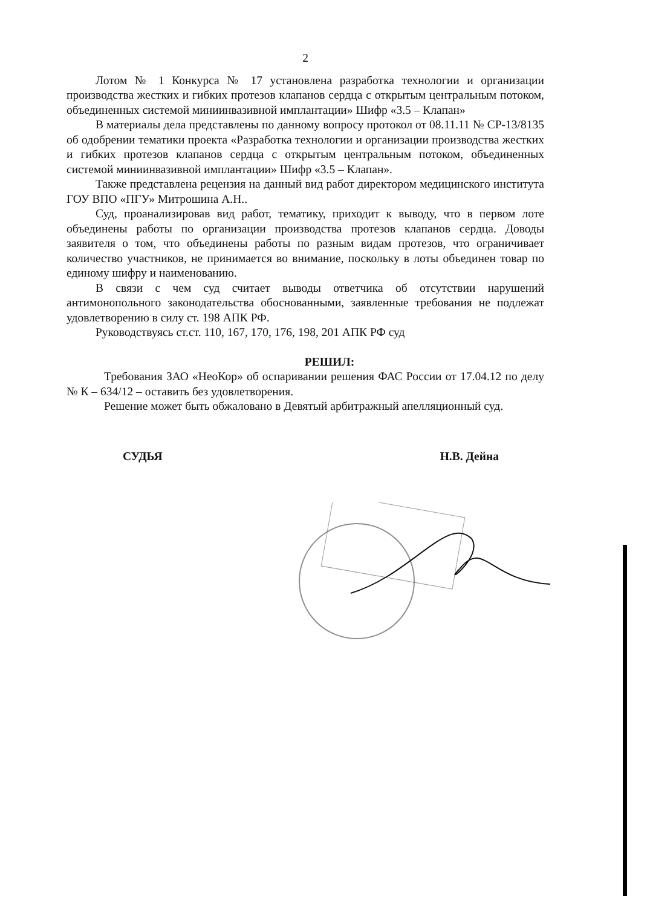2
Лотом № 1 Конкурса № 17 установлена разработка технологии и организации производства жестких и гибких протезов клапанов сердца с открытым центральным потоком, объединенных системой миниинвазивной имплантации» Шифр «3.5 – Клапан»
В материалы дела представлены по данному вопросу протокол от 08.11.11 № СР-13/8135 об одобрении тематики проекта «Разработка технологии и организации производства жестких и гибких протезов клапанов сердца с открытым центральным потоком, объединенных системой миниинвазивной имплантации» Шифр «3.5 – Клапан».
Также представлена рецензия на данный вид работ директором медицинского института ГОУ ВПО «ПГУ» Митрошина А.Н..
Суд, проанализировав вид работ, тематику, приходит к выводу, что в первом лоте объединены работы по организации производства протезов клапанов сердца. Доводы заявителя о том, что объединены работы по разным видам протезов, что ограничивает количество участников, не принимается во внимание, поскольку в лоты объединен товар по единому шифру и наименованию.
В связи с чем суд считает выводы ответчика об отсутствии нарушений антимонопольного законодательства обоснованными, заявленные требования не подлежат удовлетворению в силу ст. 198 АПК РФ.
Руководствуясь ст.ст. 110, 167, 170, 176, 198, 201 АПК РФ суд
РЕШИЛ:
Требования ЗАО «НеоКор» об оспаривании решения ФАС России от 17.04.12 по делу № К – 634/12 – оставить без удовлетворения.
Решение может быть обжаловано в Девятый арбитражный апелляционный суд.
СУДЬЯ Н.В. Дейна